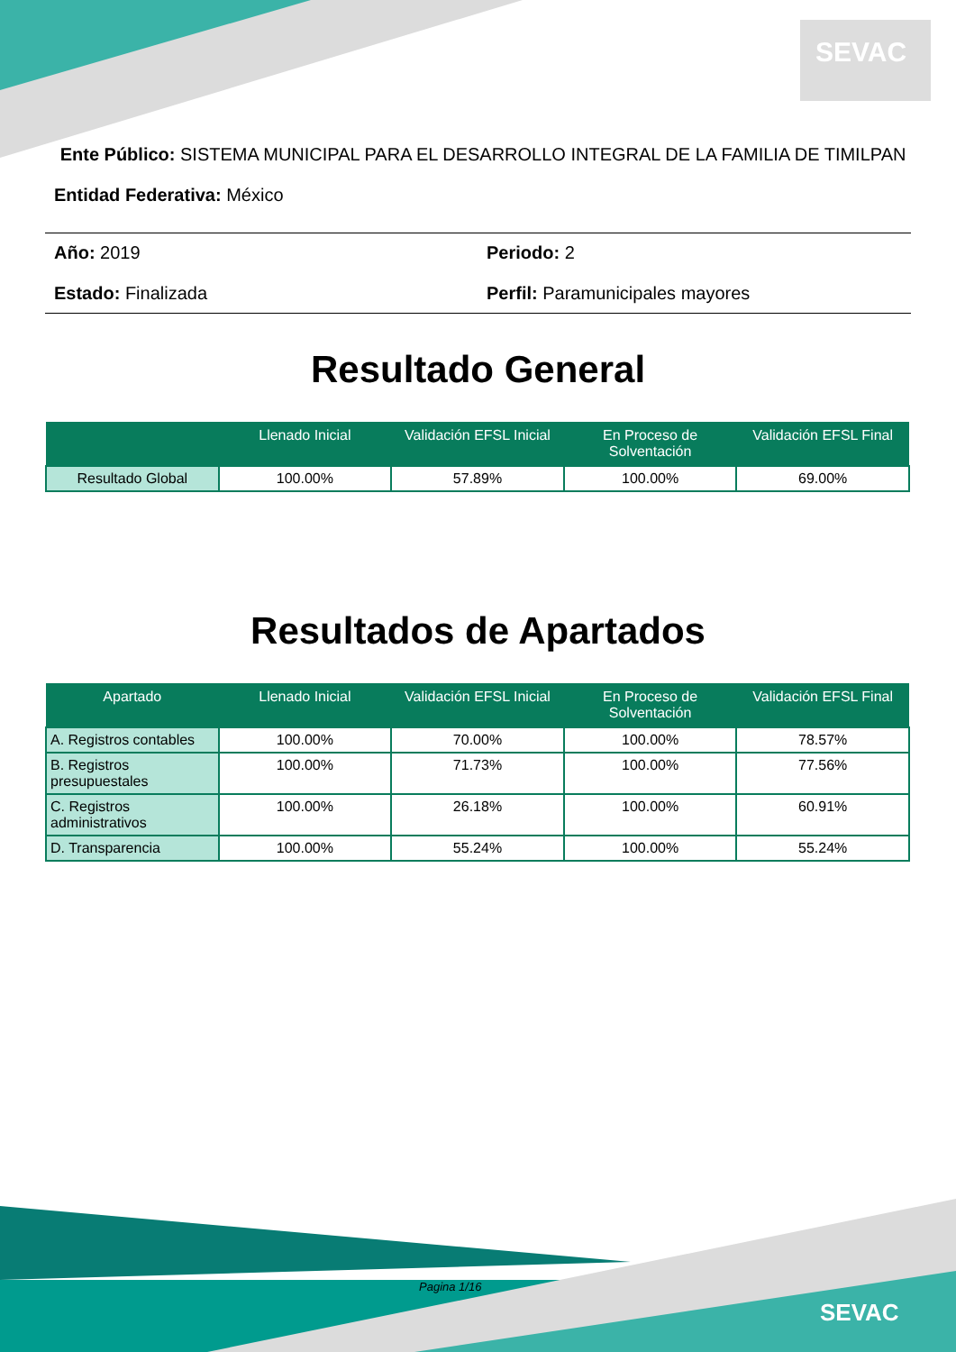SEVAC
SEVAC
Ente Público: SISTEMA MUNICIPAL PARA EL DESARROLLO INTEGRAL DE LA FAMILIA DE TIMILPAN
Entidad Federativa: México
Año: 2019
Periodo: 2
Estado: Finalizada
Perfil: Paramunicipales mayores
Resultado General
| | Llenado Inicial | Validación EFSL Inicial | En Proceso de Solventación | Validación EFSL Final |
| --- | --- | --- | --- | --- |
| Resultado Global | 100.00% | 57.89% | 100.00% | 69.00% |
Resultados de Apartados
| Apartado | Llenado Inicial | Validación EFSL Inicial | En Proceso de Solventación | Validación EFSL Final |
| --- | --- | --- | --- | --- |
| A. Registros contables | 100.00% | 70.00% | 100.00% | 78.57% |
| B. Registros presupuestales | 100.00% | 71.73% | 100.00% | 77.56% |
| C. Registros administrativos | 100.00% | 26.18% | 100.00% | 60.91% |
| D. Transparencia | 100.00% | 55.24% | 100.00% | 55.24% |
Pagina 1/16